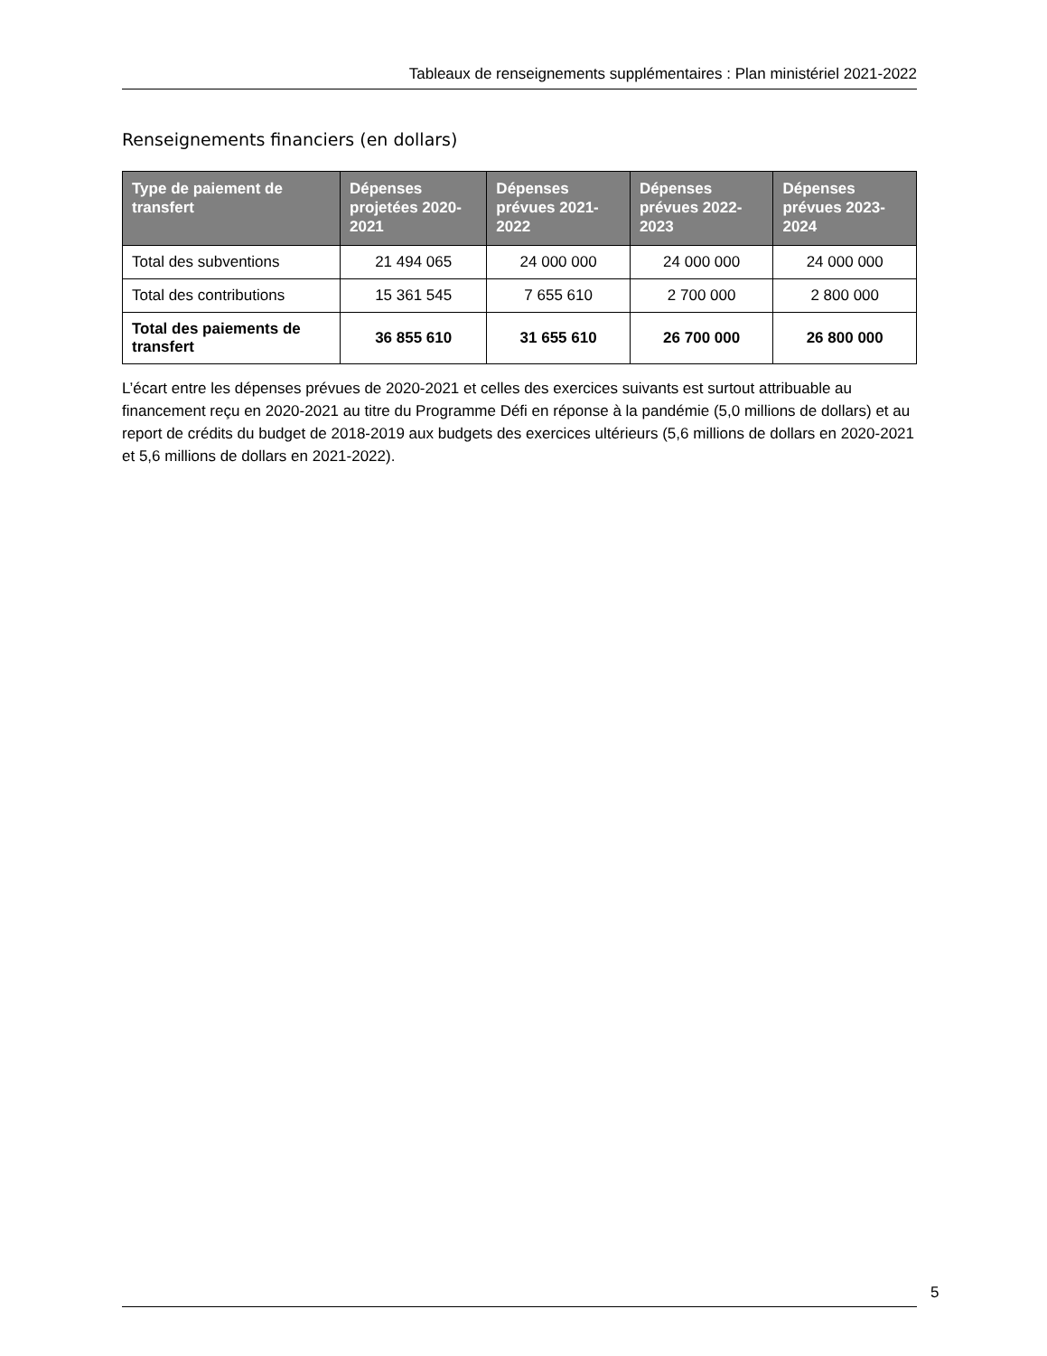Tableaux de renseignements supplémentaires : Plan ministériel 2021-2022
Renseignements financiers (en dollars)
| Type de paiement de transfert | Dépenses projetées 2020-2021 | Dépenses prévues 2021-2022 | Dépenses prévues 2022-2023 | Dépenses prévues 2023-2024 |
| --- | --- | --- | --- | --- |
| Total des subventions | 21 494 065 | 24 000 000 | 24 000 000 | 24 000 000 |
| Total des contributions | 15 361 545 | 7 655 610 | 2 700 000 | 2 800 000 |
| Total des paiements de transfert | 36 855 610 | 31 655 610 | 26 700 000 | 26 800 000 |
L’écart entre les dépenses prévues de 2020-2021 et celles des exercices suivants est surtout attribuable au financement reçu en 2020-2021 au titre du Programme Défi en réponse à la pandémie (5,0 millions de dollars) et au report de crédits du budget de 2018-2019 aux budgets des exercices ultérieurs (5,6 millions de dollars en 2020-2021 et 5,6 millions de dollars en 2021-2022).
5